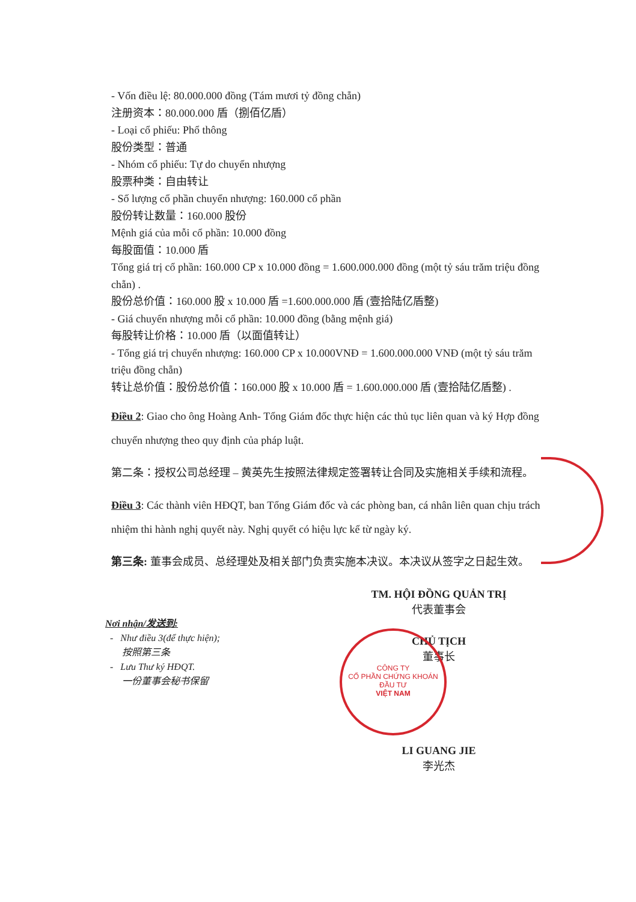- Vốn điều lệ: 80.000.000 đồng (Tám mươi tỷ đồng chẵn)
注册资本：80.000.000 盾（捌佰亿盾）
- Loại cổ phiếu: Phổ thông
股份类型：普通
- Nhóm cổ phiếu: Tự do chuyển nhượng
股票种类：自由转让
- Số lượng cổ phần chuyển nhượng: 160.000 cổ phần
股份转让数量：160.000 股份
Mệnh giá của mỗi cổ phần: 10.000 đồng
每股面值：10.000 盾
Tổng giá trị cổ phần: 160.000 CP x 10.000 đồng = 1.600.000.000 đồng (một tỷ sáu trăm triệu đồng chẵn) .
股份总价值：160.000 股 x 10.000 盾 =1.600.000.000 盾 (壹拾陆亿盾整)
- Giá chuyển nhượng mỗi cổ phần: 10.000 đồng (bằng mệnh giá)
每股转让价格：10.000 盾（以面值转让）
- Tổng giá trị chuyển nhượng: 160.000 CP x 10.000VNĐ = 1.600.000.000 VNĐ (một tỷ sáu trăm triệu đồng chẵn)
转让总价值：股份总价值：160.000 股 x 10.000 盾 = 1.600.000.000 盾 (壹拾陆亿盾整) .
Điều 2: Giao cho ông Hoàng Anh- Tổng Giám đốc thực hiện các thủ tục liên quan và ký Hợp đồng chuyển nhượng theo quy định của pháp luật.
第二条：授权公司总经理 – 黄英先生按照法律规定签署转让合同及实施相关手续和流程。
Điều 3: Các thành viên HĐQT, ban Tổng Giám đốc và các phòng ban, cá nhân liên quan chịu trách nhiệm thi hành nghị quyết này. Nghị quyết có hiệu lực kể từ ngày ký.
第三条: 董事会成员、总经理处及相关部门负责实施本决议。本决议从签字之日起生效。
Nơi nhận/发送到:
- Như điều 3(để thực hiện);
按照第三条
- Lưu Thư ký HĐQT.
一份董事会秘书保留
TM. HỘI ĐỒNG QUẢN TRỊ
代表董事会
CHỦ TỊCH
董事长
LI GUANG JIE
李光杰
CÔNG TY
CỔ PHẦN CHỨNG KHOÁN
ĐẦU TƯ
VIỆT NAM